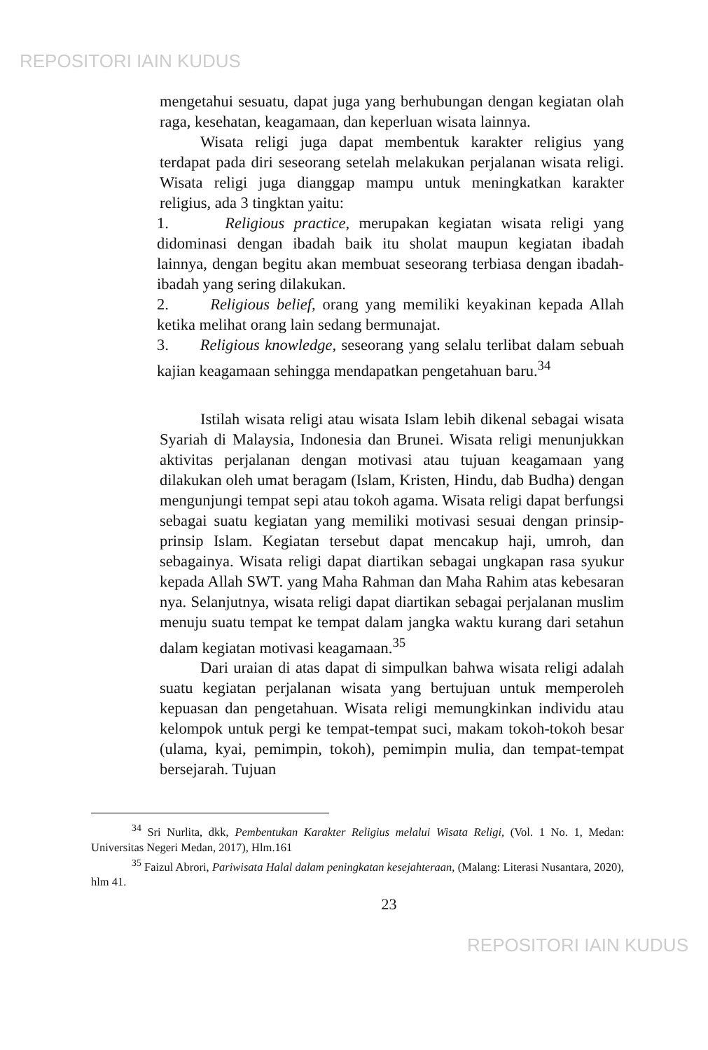REPOSITORI IAIN KUDUS
mengetahui sesuatu, dapat juga yang berhubungan dengan kegiatan olah raga, kesehatan, keagamaan, dan keperluan wisata lainnya.
Wisata religi juga dapat membentuk karakter religius yang terdapat pada diri seseorang setelah melakukan perjalanan wisata religi. Wisata religi juga dianggap mampu untuk meningkatkan karakter religius, ada 3 tingktan yaitu:
1. Religious practice, merupakan kegiatan wisata religi yang didominasi dengan ibadah baik itu sholat maupun kegiatan ibadah lainnya, dengan begitu akan membuat seseorang terbiasa dengan ibadah-ibadah yang sering dilakukan.
2. Religious belief, orang yang memiliki keyakinan kepada Allah ketika melihat orang lain sedang bermunajat.
3. Religious knowledge, seseorang yang selalu terlibat dalam sebuah kajian keagamaan sehingga mendapatkan pengetahuan baru.<sup>34</sup>
Istilah wisata religi atau wisata Islam lebih dikenal sebagai wisata Syariah di Malaysia, Indonesia dan Brunei. Wisata religi menunjukkan aktivitas perjalanan dengan motivasi atau tujuan keagamaan yang dilakukan oleh umat beragam (Islam, Kristen, Hindu, dab Budha) dengan mengunjungi tempat sepi atau tokoh agama. Wisata religi dapat berfungsi sebagai suatu kegiatan yang memiliki motivasi sesuai dengan prinsip-prinsip Islam. Kegiatan tersebut dapat mencakup haji, umroh, dan sebagainya. Wisata religi dapat diartikan sebagai ungkapan rasa syukur kepada Allah SWT. yang Maha Rahman dan Maha Rahim atas kebesaran nya. Selanjutnya, wisata religi dapat diartikan sebagai perjalanan muslim menuju suatu tempat ke tempat dalam jangka waktu kurang dari setahun dalam kegiatan motivasi keagamaan.<sup>35</sup>
Dari uraian di atas dapat di simpulkan bahwa wisata religi adalah suatu kegiatan perjalanan wisata yang bertujuan untuk memperoleh kepuasan dan pengetahuan. Wisata religi memungkinkan individu atau kelompok untuk pergi ke tempat-tempat suci, makam tokoh-tokoh besar (ulama, kyai, pemimpin, tokoh), pemimpin mulia, dan tempat-tempat bersejarah. Tujuan
<sup>34</sup> Sri Nurlita, dkk, Pembentukan Karakter Religius melalui Wisata Religi, (Vol. 1 No. 1, Medan: Universitas Negeri Medan, 2017), Hlm.161
<sup>35</sup> Faizul Abrori, Pariwisata Halal dalam peningkatan kesejahteraan, (Malang: Literasi Nusantara, 2020), hlm 41.
23
REPOSITORI IAIN KUDUS